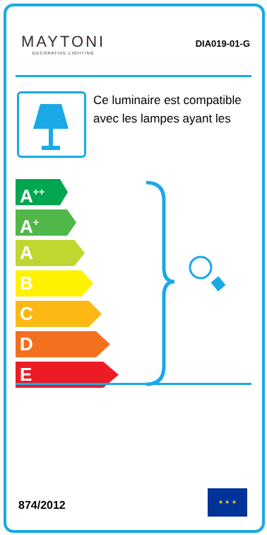MAYTONI
DECORATIVE LIGHTING
DIA019-01-G
Ce luminaire est compatible avec les lampes ayant les
A<sup>++</sup>
A<sup>+</sup>
A
B
C
D
E
874/2012
★ ★ ★